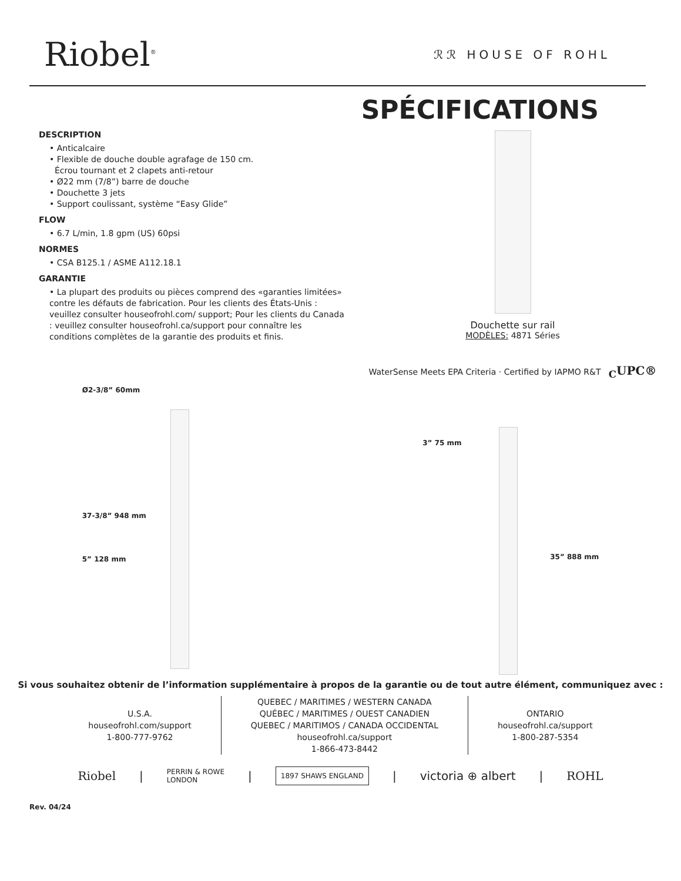Riobel<sup>®</sup>
ℛℛ HOUSE OF ROHL
SPÉCIFICATIONS
DESCRIPTION
• Anticalcaire
• Flexible de douche double agrafage de 150 cm.
Écrou tournant et 2 clapets anti-retour
• Ø22 mm (7/8”) barre de douche
• Douchette 3 jets
• Support coulissant, système “Easy Glide”
FLOW
• 6.7 L/min, 1.8 gpm (US) 60psi
NORMES
• CSA B125.1 / ASME A112.18.1
GARANTIE
• La plupart des produits ou pièces comprend des «garanties limitées» contre les défauts de fabrication. Pour les clients des États-Unis : veuillez consulter houseofrohl.com/ support; Pour les clients du Canada : veuillez consulter houseofrohl.ca/support pour connaître les conditions complètes de la garantie des produits et finis.
Douchette sur rail
MODÈLES: 4871 Séries
WaterSense Meets EPA Criteria · Certified by IAPMO R&T <sub>C</sub>UPC®
Ø2-3/8” 60mm
37-3/8” 948 mm
5” 128 mm
3” 75 mm
35” 888 mm
Si vous souhaitez obtenir de l’information supplémentaire à propos de la garantie ou de tout autre élément, communiquez avec :
U.S.A.
houseofrohl.com/support
1-800-777-9762
QUEBEC / MARITIMES / WESTERN CANADA
QUÉBEC / MARITIMES / OUEST CANADIEN
QUEBEC / MARITIMOS / CANADA OCCIDENTAL
houseofrohl.ca/support
1-866-473-8442
ONTARIO
houseofrohl.ca/support
1-800-287-5354
Riobel | PERRIN & ROWE
LONDON | 1897 SHAWS ENGLAND | victoria ⊕ albert | ROHL
Rev. 04/24